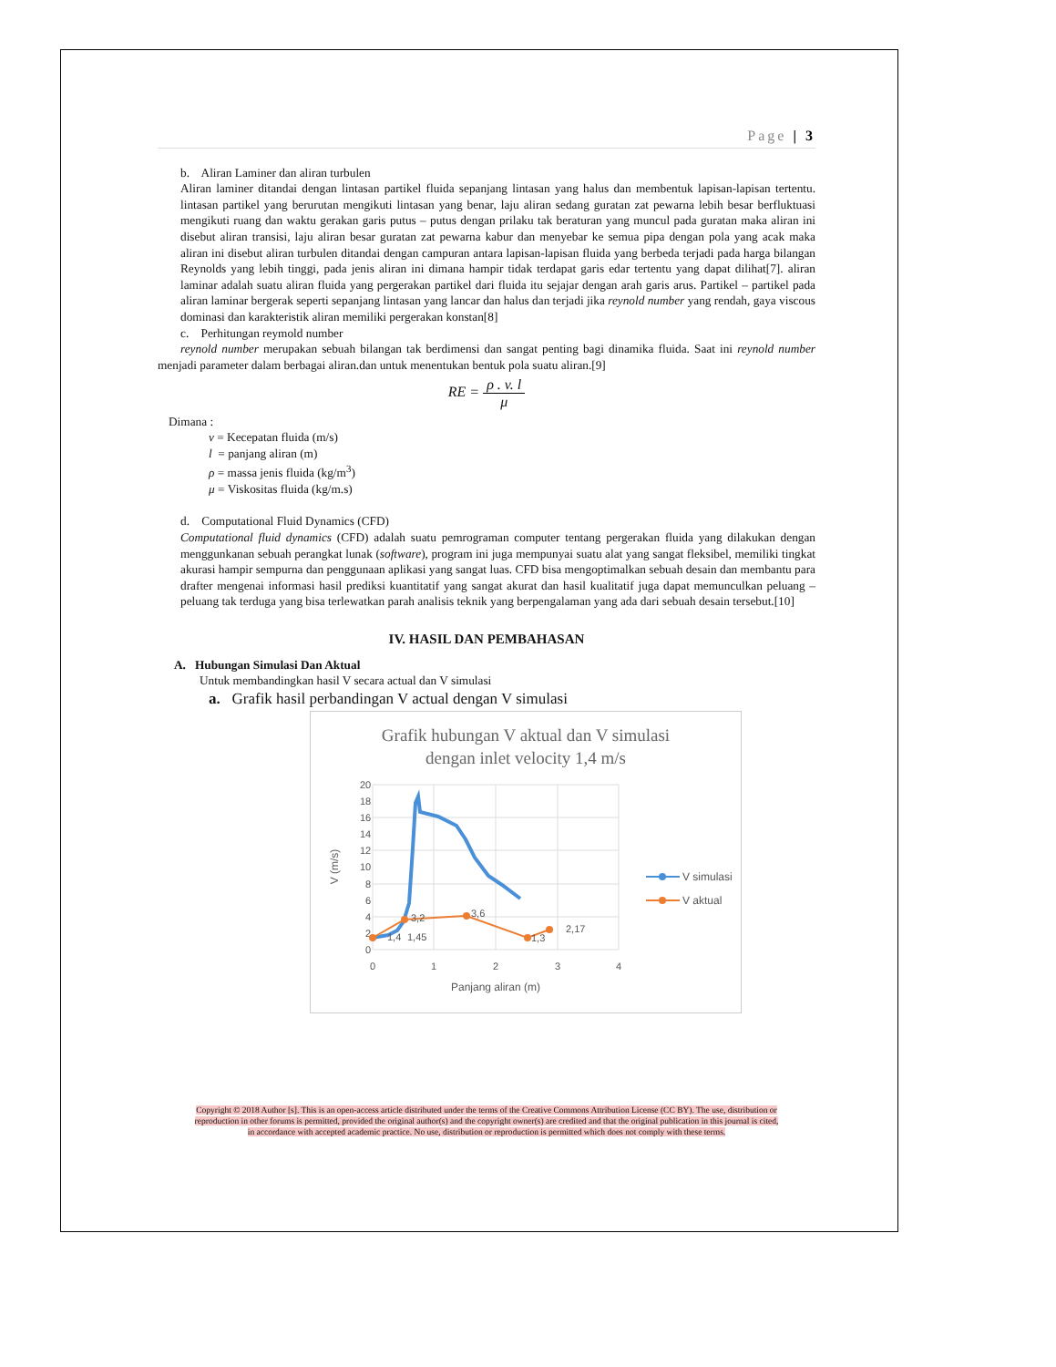Page | 3
b. Aliran Laminer dan aliran turbulen
Aliran laminer ditandai dengan lintasan partikel fluida sepanjang lintasan yang halus dan membentuk lapisan-lapisan tertentu. lintasan partikel yang berurutan mengikuti lintasan yang benar, laju aliran sedang guratan zat pewarna lebih besar berfluktuasi mengikuti ruang dan waktu gerakan garis putus – putus dengan prilaku tak beraturan yang muncul pada guratan maka aliran ini disebut aliran transisi, laju aliran besar guratan zat pewarna kabur dan menyebar ke semua pipa dengan pola yang acak maka aliran ini disebut aliran turbulen ditandai dengan campuran antara lapisan-lapisan fluida yang berbeda terjadi pada harga bilangan Reynolds yang lebih tinggi, pada jenis aliran ini dimana hampir tidak terdapat garis edar tertentu yang dapat dilihat[7]. aliran laminar adalah suatu aliran fluida yang pergerakan partikel dari fluida itu sejajar dengan arah garis arus. Partikel – partikel pada aliran laminar bergerak seperti sepanjang lintasan yang lancar dan halus dan terjadi jika reynold number yang rendah, gaya viscous dominasi dan karakteristik aliran memiliki pergerakan konstan[8]
c. Perhitungan reymold number
reynold number merupakan sebuah bilangan tak berdimensi dan sangat penting bagi dinamika fluida. Saat ini reynold number menjadi parameter dalam berbagai aliran.dan untuk menentukan bentuk pola suatu aliran.[9]
RE = ρ . v. l μ
Dimana :
v = Kecepatan fluida (m/s)
l = panjang aliran (m)
ρ = massa jenis fluida (kg/m<sup>3</sup>)
μ = Viskositas fluida (kg/m.s)
d. Computational Fluid Dynamics (CFD)
Computational fluid dynamics (CFD) adalah suatu pemrograman computer tentang pergerakan fluida yang dilakukan dengan menggunkanan sebuah perangkat lunak (software), program ini juga mempunyai suatu alat yang sangat fleksibel, memiliki tingkat akurasi hampir sempurna dan penggunaan aplikasi yang sangat luas. CFD bisa mengoptimalkan sebuah desain dan membantu para drafter mengenai informasi hasil prediksi kuantitatif yang sangat akurat dan hasil kualitatif juga dapat memunculkan peluang – peluang tak terduga yang bisa terlewatkan parah analisis teknik yang berpengalaman yang ada dari sebuah desain tersebut.[10]
IV. HASIL DAN PEMBAHASAN
A. Hubungan Simulasi Dan Aktual
Untuk membandingkan hasil V secara actual dan V simulasi
a. Grafik hasil perbandingan V actual dengan V simulasi
Grafik hubungan V aktual dan V simulasi
dengan inlet velocity 1,4 m/s
20
18
16
14
12
10
8
6
4
2
0
0
1
2
3
4
Panjang aliran (m)
V (m/s)
1,4
1,45
3,2
3,6
1,3
2,17
V simulasi
V aktual
Copyright © 2018 Author [s]. This is an open-access article distributed under the terms of the Creative Commons Attribution License (CC BY). The use, distribution or reproduction in other forums is permitted, provided the original author(s) and the copyright owner(s) are credited and that the original publication in this journal is cited, in accordance with accepted academic practice. No use, distribution or reproduction is permitted which does not comply with these terms.